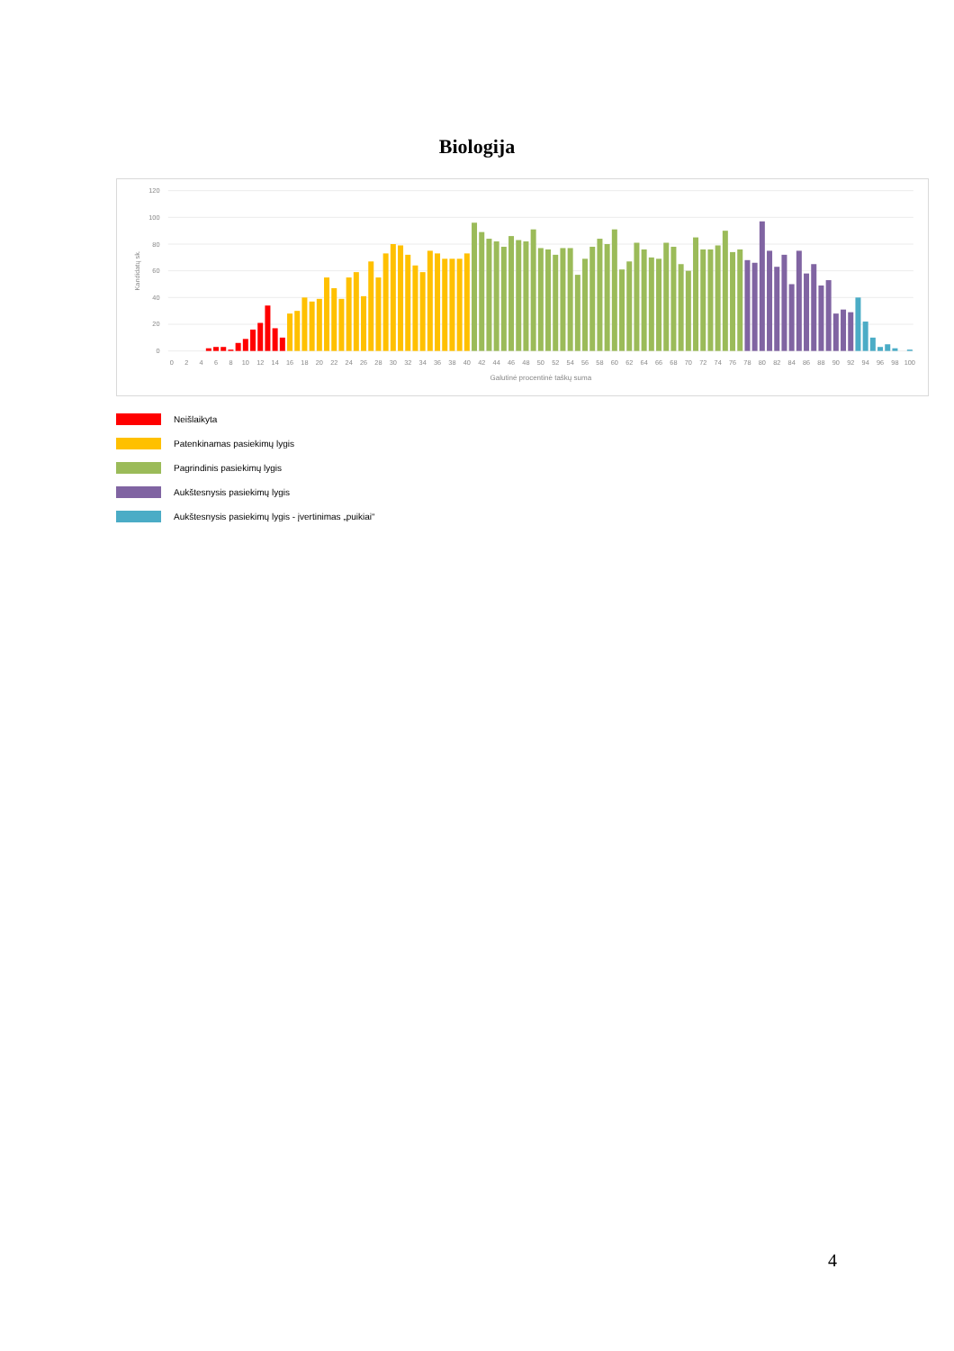Biologija
0
20
40
60
80
100
120
Kandidatų sk.
0
2
4
6
8
10
12
14
16
18
20
22
24
26
28
30
32
34
36
38
40
42
44
46
48
50
52
54
56
58
60
62
64
66
68
70
72
74
76
78
80
82
84
86
88
90
92
94
96
98
100
Galutinė procentinė taškų suma
Neišlaikyta
Patenkinamas pasiekimų lygis
Pagrindinis pasiekimų lygis
Aukštesnysis pasiekimų lygis
Aukštesnysis pasiekimų lygis - įvertinimas „puikiai“
4